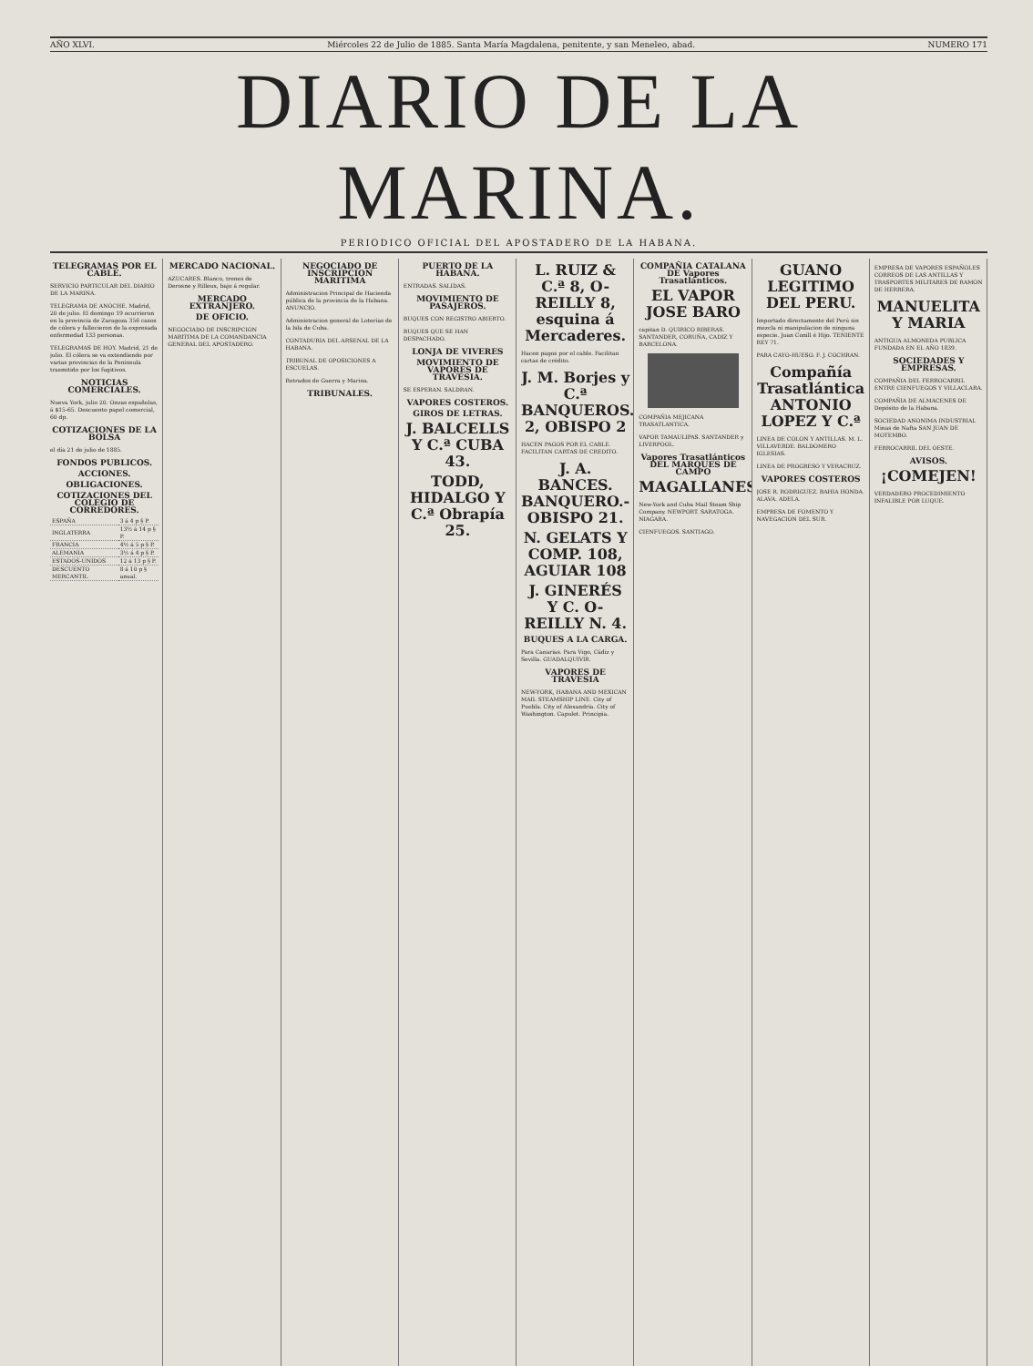AÑO XLVI. Miércoles 22 de Julio de 1885. Santa María Magdalena, penitente, y san Meneleo, abad. NUMERO 171
DIARIO DE LA MARINA.
PERIODICO OFICIAL DEL APOSTADERO DE LA HABANA.
TELEGRAMAS POR EL CABLE.
SERVICIO PARTICULAR DEL DIARIO DE LA MARINA.
TELEGRAMA DE ANOCHE. Madrid, 20 de julio. El domingo 19 ocurrieron en la provincia de Zaragoza 356 casos de cólera y fallecieron de la expresada enfermedad 133 personas.
TELEGRAMAS DE HOY. Madrid, 21 de julio. El cólera se va extendiendo por varias provincias de la Península trasmitido por los fugitivos.
NOTICIAS COMERCIALES.
Nueva York, julio 20. Onzas españolas, á $15-65. Descuento papel comercial, 60 dp.
COTIZACIONES DE LA BOLSA
el día 21 de julio de 1885.
FONDOS PUBLICOS.
ACCIONES.
OBLIGACIONES.
COTIZACIONES DEL COLEGIO DE CORREDORES.
| ESPAÑA | 3 á 4 p § P. |
| INGLATERRA | 13½ á 14 p § P. |
| FRANCIA | 4½ á 5 p § P. |
| ALEMANIA | 3½ á 4 p § P. |
| ESTADOS-UNIDOS | 12 á 13 p § P. |
| DESCUENTO MERCANTIL | 8 á 10 p § anual. |
MERCADO NACIONAL.
AZUCARES. Blanco, trenes de Derosne y Rilleux, bajo á regular.
MERCADO EXTRANJERO.
DE OFICIO.
NEGOCIADO DE INSCRIPCION MARITIMA DE LA COMANDANCIA GENERAL DEL APOSTADERO.
NEGOCIADO DE INSCRIPCION MARITIMA
Administracion Principal de Hacienda pública de la provincia de la Habana. ANUNCIO.
Administracion general de Loterías de la Isla de Cuba.
CONTADURIA DEL ARSENAL DE LA HABANA.
TRIBUNAL DE OPOSICIONES A ESCUELAS.
Retrados de Guerra y Marina.
TRIBUNALES.
PUERTO DE LA HABANA.
ENTRADAS. SALIDAS.
MOVIMIENTO DE PASAJEROS.
BUQUES CON REGISTRO ABIERTO.
BUQUES QUE SE HAN DESPACHADO.
LONJA DE VIVERES
MOVIMIENTO DE VAPORES DE TRAVESIA.
SE ESPERAN. SALDRAN.
VAPORES COSTEROS.
GIROS DE LETRAS.
J. BALCELLS Y C.ª CUBA 43.
TODD, HIDALGO Y C.ª Obrapía 25.
L. RUIZ & C.ª 8, O-REILLY 8, esquina á Mercaderes.
Hacen pagos por el cable. Facilitan cartas de crédito.
J. M. Borjes y C.ª BANQUEROS. 2, OBISPO 2
HACEN PAGOS POR EL CABLE. FACILITAN CARTAS DE CREDITO.
J. A. BANCES. BANQUERO.-OBISPO 21.
N. GELATS Y COMP. 108, AGUIAR 108
J. GINERÉS Y C. O-REILLY N. 4.
BUQUES A LA CARGA.
Para Canarias. Para Vigo, Cádiz y Sevilla. GUADALQUIVIR.
VAPORES DE TRAVESIA
NEW-YORK, HABANA AND MEXICAN MAIL STEAMSHIP LINE. City of Puebla. City of Alexandria. City of Washington. Capulet. Principia.
COMPAÑIA CATALANA DE Vapores Trasatlánticos.
EL VAPOR JOSE BARO
capitan D. QUIRICO RIBERAS. SANTANDER, CORUÑA, CADIZ Y BARCELONA.
COMPAÑIA MEJICANA TRASATLANTICA.
VAPOR TAMAULIPAS. SANTANDER y LIVERPOOL.
Vapores Trasatlánticos DEL MARQUES DE CAMPO
MAGALLANES,
New-York and Cuba Mail Steam Ship Company. NEWPORT. SARATOGA. NIAGARA.
CIENFUEGOS. SANTIAGO.
GUANO LEGITIMO DEL PERU.
Importado directamente del Perú sin mezcla ni manipulacion de ninguna especie. Juan Conill é Hijo. TENIENTE REY 71.
PARA CAYO-HUESO. F. J. COCHRAN.
Compañía Trasatlántica ANTONIO LOPEZ Y C.ª
LINEA DE COLON Y ANTILLAS. M. L. VILLAVERDE. BALDOMERO IGLESIAS.
LINEA DE PROGRESO Y VERACRUZ.
VAPORES COSTEROS
JOSE R. RODRIGUEZ. BAHIA HONDA. ALAVA. ADELA.
EMPRESA DE FOMENTO Y NAVEGACION DEL SUR.
EMPRESA DE VAPORES ESPAÑOLES CORREOS DE LAS ANTILLAS Y TRASPORTES MILITARES DE RAMON DE HERRERA.
MANUELITA Y MARIA
ANTIGUA ALMONEDA PUBLICA FUNDADA EN EL AÑO 1839.
SOCIEDADES Y EMPRESAS.
COMPAÑIA DEL FERROCARRIL ENTRE CIENFUEGOS Y VILLACLARA.
COMPAÑIA DE ALMACENES DE Depósito de la Habana.
SOCIEDAD ANONIMA INDUSTRIAL Minas de Nafta SAN JUAN DE MOTEMBO.
FERROCARRIL DEL OESTE.
AVISOS.
¡COMEJEN!
VERDADERO PROCEDIMIENTO INFALIBLE POR LUQUE.